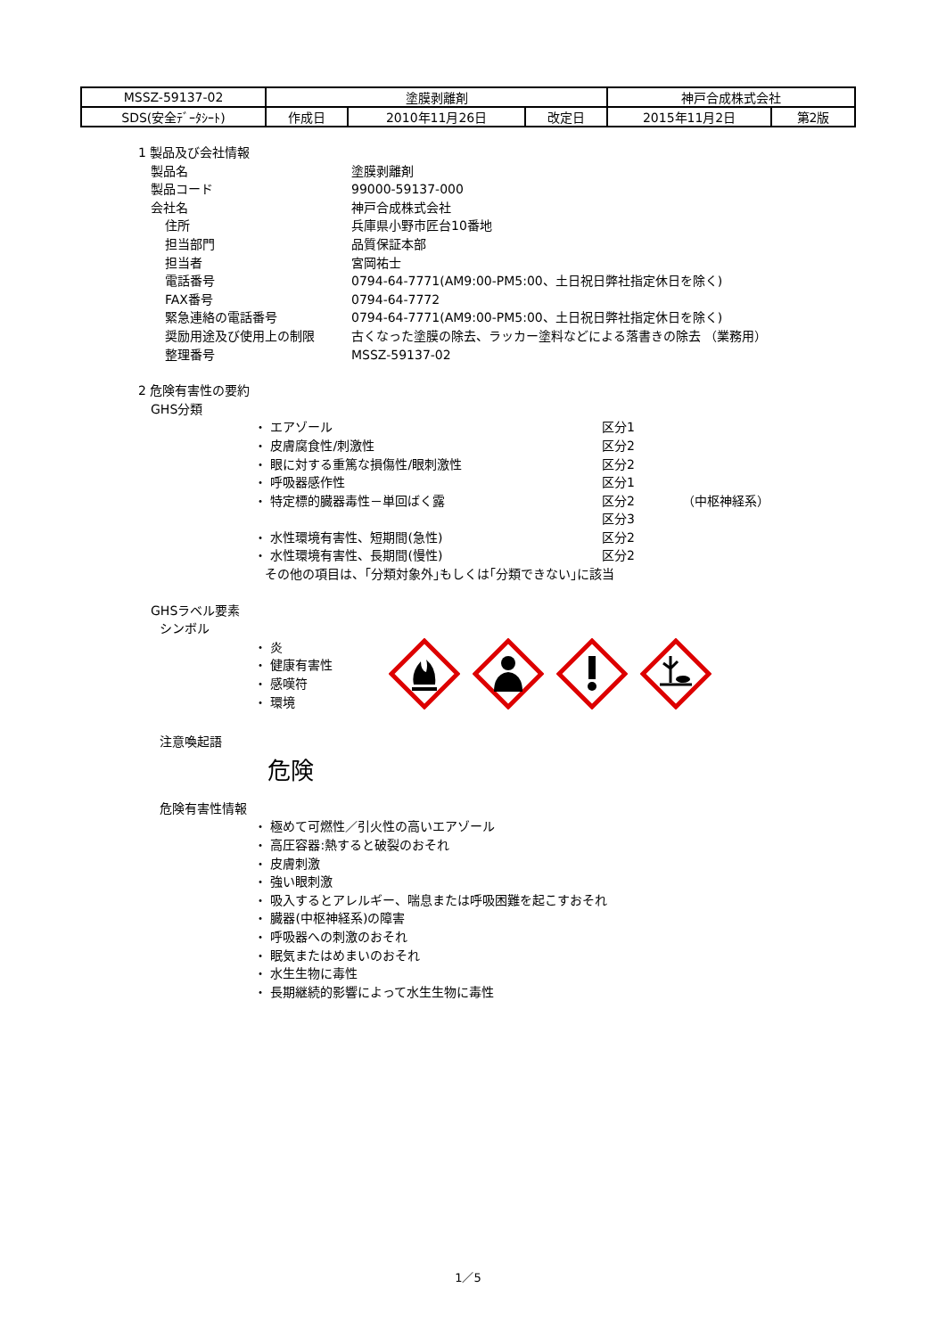| MSSZ-59137-02 | 塗膜剥離剤 | | | 神戸合成株式会社 | |
| SDS(安全ﾃﾞｰﾀｼｰﾄ) | 作成日 | 2010年11月26日 | 改定日 | 2015年11月2日 | 第2版 |
1 製品及び会社情報
製品名 塗膜剥離剤
製品コード 99000-59137-000
会社名 神戸合成株式会社
住所 兵庫県小野市匠台10番地
担当部門 品質保証本部
担当者 宮岡祐士
電話番号 0794-64-7771(AM9:00-PM5:00、土日祝日弊社指定休日を除く)
FAX番号 0794-64-7772
緊急連絡の電話番号 0794-64-7771(AM9:00-PM5:00、土日祝日弊社指定休日を除く)
奨励用途及び使用上の制限 古くなった塗膜の除去、ラッカー塗料などによる落書きの除去 （業務用）
整理番号 MSSZ-59137-02
2 危険有害性の要約
GHS分類
・ エアゾール 区分1
・ 皮膚腐食性/刺激性 区分2
・ 眼に対する重篤な損傷性/眼刺激性 区分2
・ 呼吸器感作性 区分1
・ 特定標的臓器毒性－単回ばく露 区分2 （中枢神経系）
区分3
・ 水性環境有害性、短期間(急性) 区分2
・ 水性環境有害性、長期間(慢性) 区分2
その他の項目は、｢分類対象外｣もしくは｢分類できない｣に該当
GHSラベル要素
シンボル
・ 炎
・ 健康有害性
・ 感嘆符
・ 環境
注意喚起語
危険
危険有害性情報
・ 極めて可燃性／引火性の高いエアゾール
・ 高圧容器:熱すると破裂のおそれ
・ 皮膚刺激
・ 強い眼刺激
・ 吸入するとアレルギー、喘息または呼吸困難を起こすおそれ
・ 臓器(中枢神経系)の障害
・ 呼吸器への刺激のおそれ
・ 眠気またはめまいのおそれ
・ 水生生物に毒性
・ 長期継続的影響によって水生生物に毒性
1／5